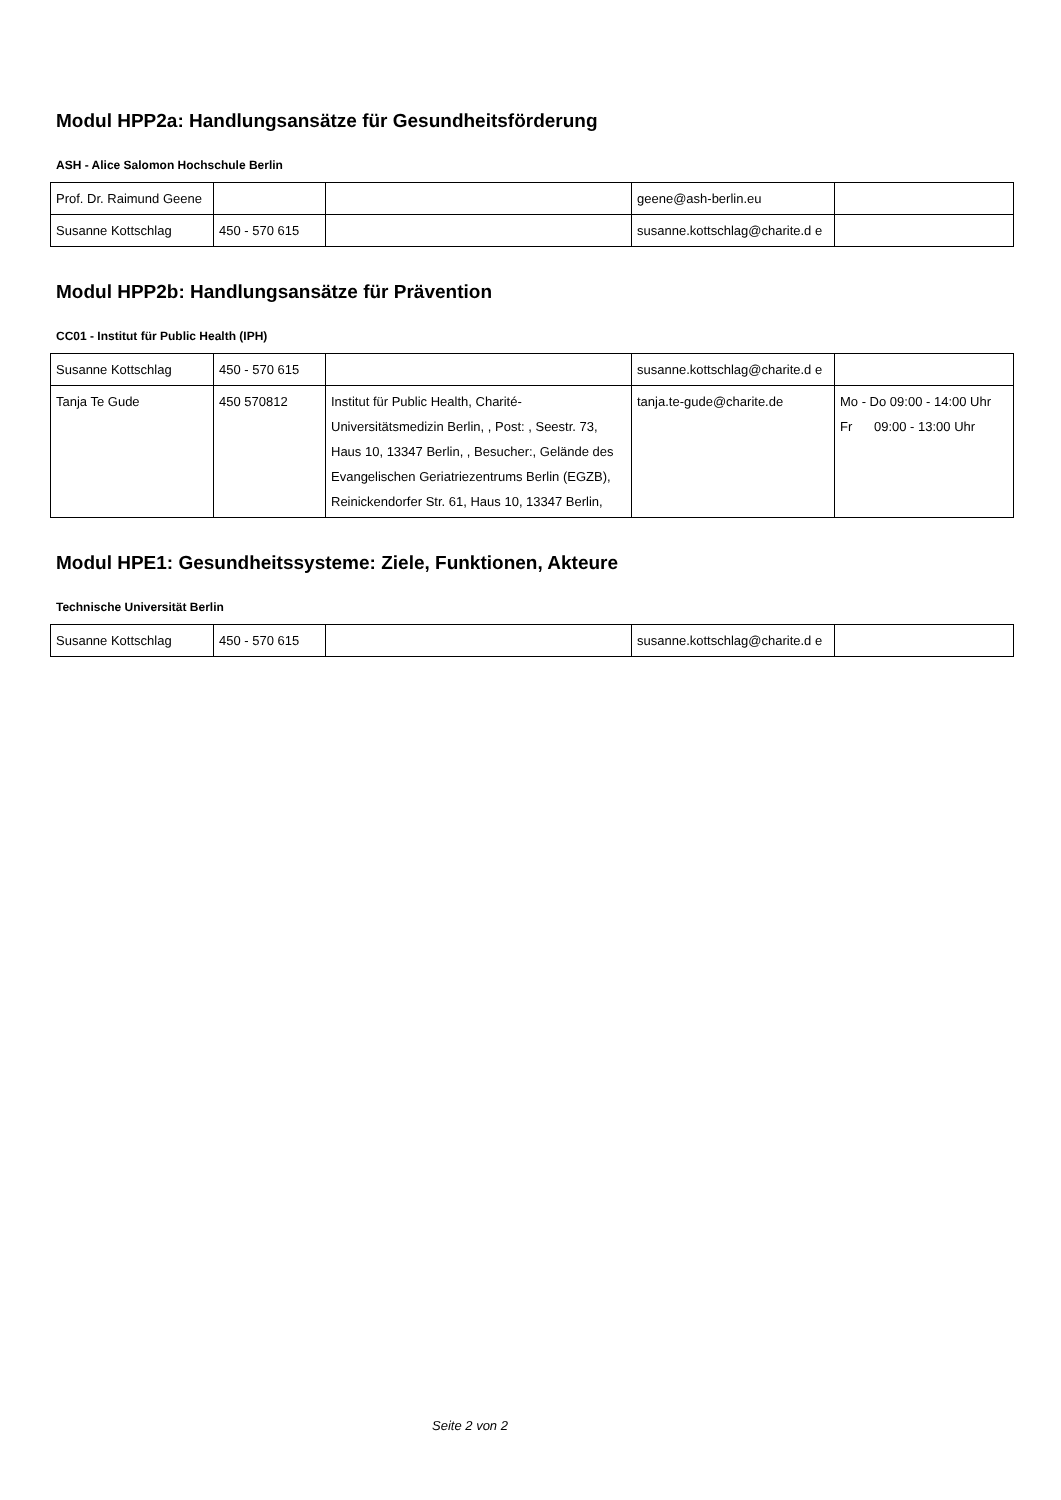Modul HPP2a: Handlungsansätze für Gesundheitsförderung
ASH - Alice Salomon Hochschule Berlin
| Prof. Dr. Raimund Geene | | | geene@ash-berlin.eu | |
| Susanne Kottschlag | 450 - 570 615 | | susanne.kottschlag@charite.d e | |
Modul HPP2b: Handlungsansätze für Prävention
CC01 - Institut für Public Health (IPH)
| Susanne Kottschlag | 450 - 570 615 | | susanne.kottschlag@charite.d e | |
| Tanja Te Gude | 450 570812 | Institut für Public Health, Charité-Universitätsmedizin Berlin, , Post: , Seestr. 73, Haus 10, 13347 Berlin, , Besucher:, Gelände des Evangelischen Geriatriezentrums Berlin (EGZB), Reinickendorfer Str. 61, Haus 10, 13347 Berlin, | tanja.te-gude@charite.de | Mo - Do 09:00 - 14:00 Uhr Fr 09:00 - 13:00 Uhr |
Modul HPE1: Gesundheitssysteme: Ziele, Funktionen, Akteure
Technische Universität Berlin
| Susanne Kottschlag | 450 - 570 615 | | susanne.kottschlag@charite.d e | |
Seite 2 von 2